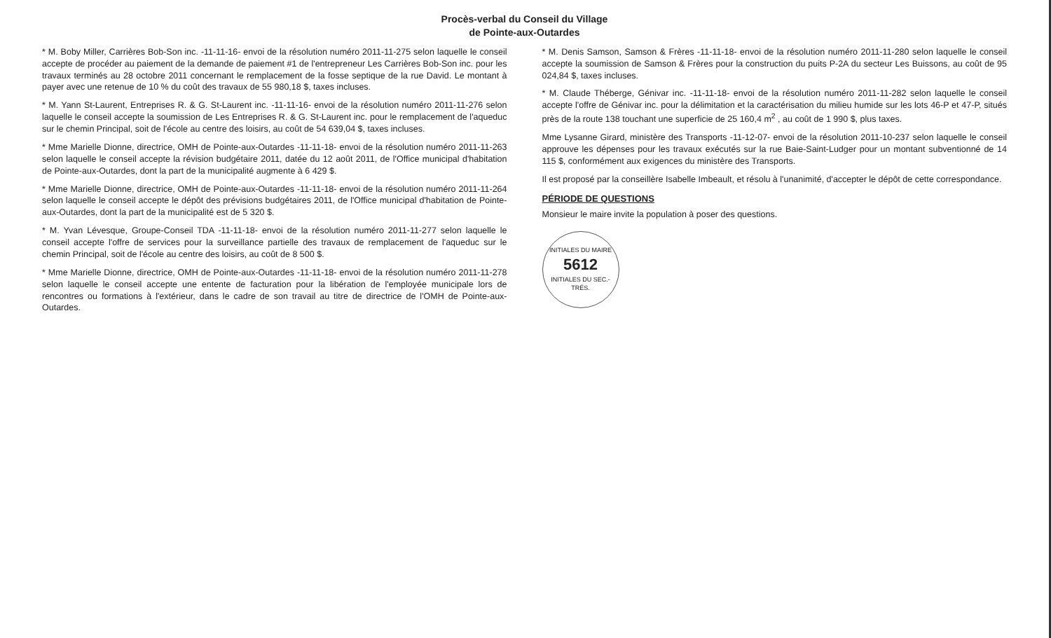Procès-verbal du Conseil du Village
de Pointe-aux-Outardes
* M. Boby Miller, Carrières Bob-Son inc. -11-11-16- envoi de la résolution numéro 2011-11-275 selon laquelle le conseil accepte de procéder au paiement de la demande de paiement #1 de l'entrepreneur Les Carrières Bob-Son inc. pour les travaux terminés au 28 octobre 2011 concernant le remplacement de la fosse septique de la rue David. Le montant à payer avec une retenue de 10 % du coût des travaux de 55 980,18 $, taxes incluses.
* M. Yann St-Laurent, Entreprises R. & G. St-Laurent inc. -11-11-16- envoi de la résolution numéro 2011-11-276 selon laquelle le conseil accepte la soumission de Les Entreprises R. & G. St-Laurent inc. pour le remplacement de l'aqueduc sur le chemin Principal, soit de l'école au centre des loisirs, au coût de 54 639,04 $, taxes incluses.
* Mme Marielle Dionne, directrice, OMH de Pointe-aux-Outardes -11-11-18- envoi de la résolution numéro 2011-11-263 selon laquelle le conseil accepte la révision budgétaire 2011, datée du 12 août 2011, de l'Office municipal d'habitation de Pointe-aux-Outardes, dont la part de la municipalité augmente à 6 429 $.
* Mme Marielle Dionne, directrice, OMH de Pointe-aux-Outardes -11-11-18- envoi de la résolution numéro 2011-11-264 selon laquelle le conseil accepte le dépôt des prévisions budgétaires 2011, de l'Office municipal d'habitation de Pointe-aux-Outardes, dont la part de la municipalité est de 5 320 $.
* M. Yvan Lévesque, Groupe-Conseil TDA -11-11-18- envoi de la résolution numéro 2011-11-277 selon laquelle le conseil accepte l'offre de services pour la surveillance partielle des travaux de remplacement de l'aqueduc sur le chemin Principal, soit de l'école au centre des loisirs, au coût de 8 500 $.
* Mme Marielle Dionne, directrice, OMH de Pointe-aux-Outardes -11-11-18- envoi de la résolution numéro 2011-11-278 selon laquelle le conseil accepte une entente de facturation pour la libération de l'employée municipale lors de rencontres ou formations à l'extérieur, dans le cadre de son travail au titre de directrice de l'OMH de Pointe-aux-Outardes.
* M. Denis Samson, Samson & Frères -11-11-18- envoi de la résolution numéro 2011-11-280 selon laquelle le conseil accepte la soumission de Samson & Frères pour la construction du puits P-2A du secteur Les Buissons, au coût de 95 024,84 $, taxes incluses.
* M. Claude Théberge, Génivar inc. -11-11-18- envoi de la résolution numéro 2011-11-282 selon laquelle le conseil accepte l'offre de Génivar inc. pour la délimitation et la caractérisation du milieu humide sur les lots 46-P et 47-P, situés près de la route 138 touchant une superficie de 25 160,4 m<sup>2</sup> , au coût de 1 990 $, plus taxes.
Mme Lysanne Girard, ministère des Transports -11-12-07- envoi de la résolution 2011-10-237 selon laquelle le conseil approuve les dépenses pour les travaux exécutés sur la rue Baie-Saint-Ludger pour un montant subventionné de 14 115 $, conformément aux exigences du ministère des Transports.
Il est proposé par la conseillère Isabelle Imbeault, et résolu à l'unanimité, d'accepter le dépôt de cette correspondance.
PÉRIODE DE QUESTIONS
Monsieur le maire invite la population à poser des questions.
INITIALES DU MAIRE 5612 INITIALES DU SEC.-TRÉS.